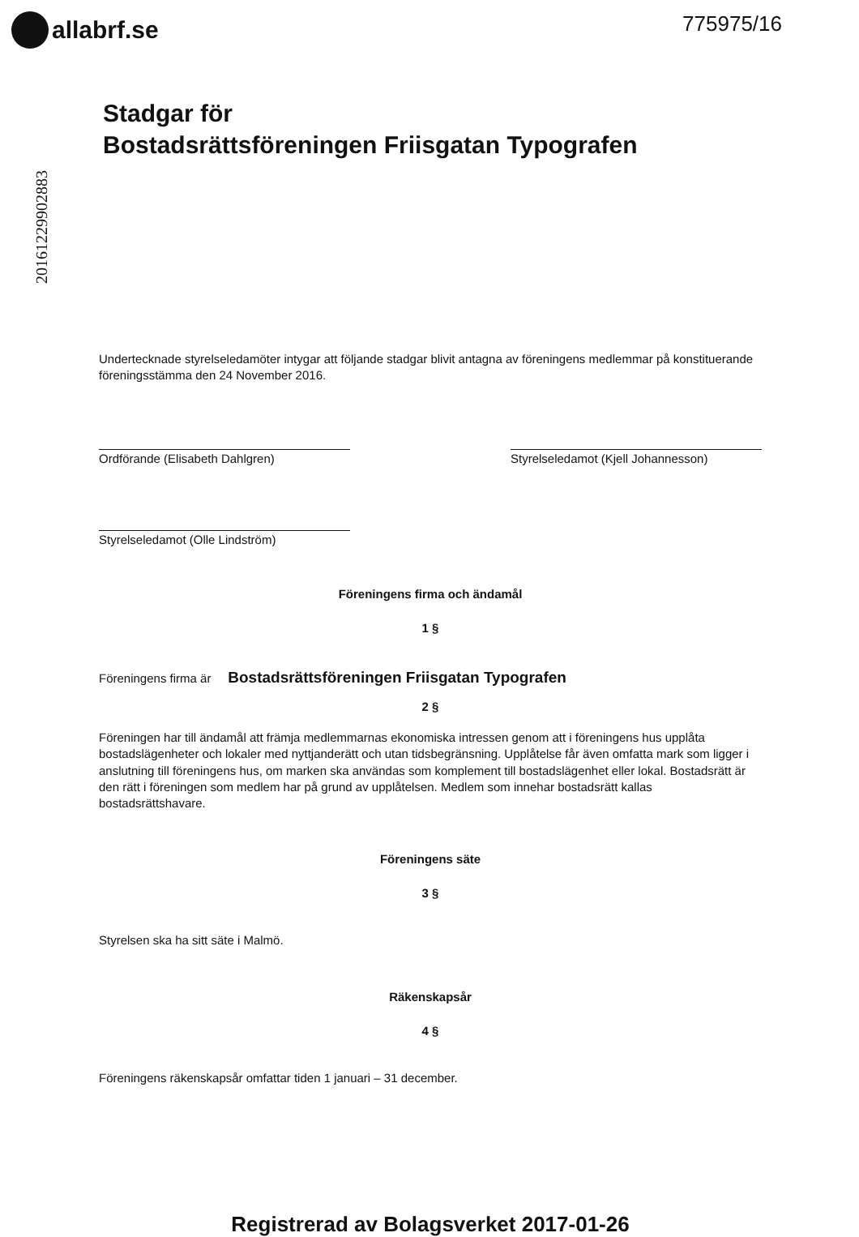allabrf.se
775975/16
20161229902883
Stadgar för
Bostadsrättsföreningen Friisgatan Typografen
Undertecknade styrelseledamöter intygar att följande stadgar blivit antagna av föreningens medlemmar på konstituerande föreningsstämma den 24 November 2016.
Ordförande (Elisabeth Dahlgren) Styrelseledamot (Kjell Johannesson)
Styrelseledamot (Olle Lindström)
Föreningens firma och ändamål
1 §
Föreningens firma är Bostadsrättsföreningen Friisgatan Typografen
2 §
Föreningen har till ändamål att främja medlemmarnas ekonomiska intressen genom att i föreningens hus upplåta bostadslägenheter och lokaler med nyttjanderätt och utan tidsbegränsning. Upplåtelse får även omfatta mark som ligger i anslutning till föreningens hus, om marken ska användas som komplement till bostadslägenhet eller lokal. Bostadsrätt är den rätt i föreningen som medlem har på grund av upplåtelsen. Medlem som innehar bostadsrätt kallas bostadsrättshavare.
Föreningens säte
3 §
Styrelsen ska ha sitt säte i Malmö.
Räkenskapsår
4 §
Föreningens räkenskapsår omfattar tiden 1 januari – 31 december.
Registrerad av Bolagsverket 2017-01-26